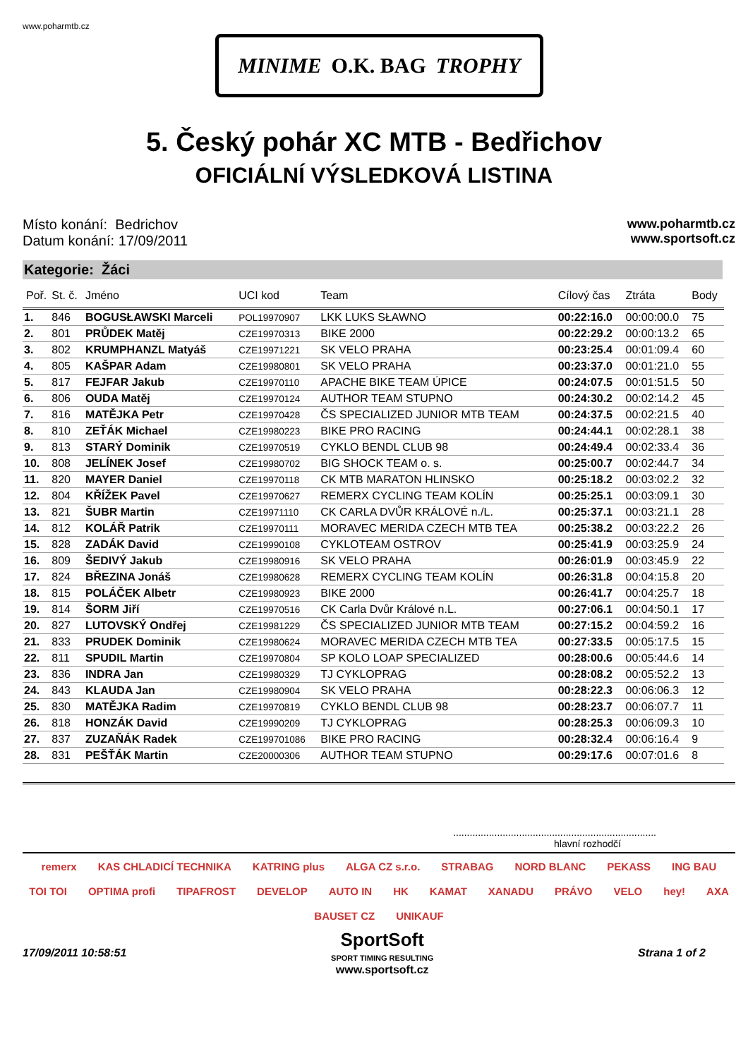www.poharmtb.cz
MINIME O.K. BAG TROPHY
5. Český pohár XC MTB - Bedřichov
OFICIÁLNÍ VÝSLEDKOVÁ LISTINA
Místo konání: Bedrichov
Datum konání: 17/09/2011
www.poharmtb.cz
www.sportsoft.cz
Kategorie: Žáci
| Poř. | St. č. | Jméno | UCI kod | Team | Cílový čas | Ztráta | Body |
| --- | --- | --- | --- | --- | --- | --- | --- |
| 1. | 846 | BOGUSŁAWSKI Marceli | POL19970907 | LKK LUKS SŁAWNO | 00:22:16.0 | 00:00:00.0 | 75 |
| 2. | 801 | PRŮDEK Matěj | CZE19970313 | BIKE 2000 | 00:22:29.2 | 00:00:13.2 | 65 |
| 3. | 802 | KRUMPHANZL Matyáš | CZE19971221 | SK VELO PRAHA | 00:23:25.4 | 00:01:09.4 | 60 |
| 4. | 805 | KAŠPAR Adam | CZE19980801 | SK VELO PRAHA | 00:23:37.0 | 00:01:21.0 | 55 |
| 5. | 817 | FEJFAR Jakub | CZE19970110 | APACHE BIKE TEAM ÚPICE | 00:24:07.5 | 00:01:51.5 | 50 |
| 6. | 806 | OUDA Matěj | CZE19970124 | AUTHOR TEAM STUPNO | 00:24:30.2 | 00:02:14.2 | 45 |
| 7. | 816 | MATĚJKA Petr | CZE19970428 | ČS SPECIALIZED JUNIOR MTB TEAM | 00:24:37.5 | 00:02:21.5 | 40 |
| 8. | 810 | ZEŤÁK Michael | CZE19980223 | BIKE PRO RACING | 00:24:44.1 | 00:02:28.1 | 38 |
| 9. | 813 | STARÝ Dominik | CZE19970519 | CYKLO BENDL CLUB 98 | 00:24:49.4 | 00:02:33.4 | 36 |
| 10. | 808 | JELÍNEK Josef | CZE19980702 | BIG SHOCK TEAM o. s. | 00:25:00.7 | 00:02:44.7 | 34 |
| 11. | 820 | MAYER Daniel | CZE19970118 | CK MTB MARATON HLINSKO | 00:25:18.2 | 00:03:02.2 | 32 |
| 12. | 804 | KŘÍŽEK Pavel | CZE19970627 | REMERX CYCLING TEAM KOLÍN | 00:25:25.1 | 00:03:09.1 | 30 |
| 13. | 821 | ŠUBR Martin | CZE19971110 | CK CARLA DVŮR KRÁLOVÉ n./L. | 00:25:37.1 | 00:03:21.1 | 28 |
| 14. | 812 | KOLÁŘ Patrik | CZE19970111 | MORAVEC MERIDA CZECH MTB TEA | 00:25:38.2 | 00:03:22.2 | 26 |
| 15. | 828 | ZADÁK David | CZE19990108 | CYKLOTEAM OSTROV | 00:25:41.9 | 00:03:25.9 | 24 |
| 16. | 809 | ŠEDIVÝ Jakub | CZE19980916 | SK VELO PRAHA | 00:26:01.9 | 00:03:45.9 | 22 |
| 17. | 824 | BŘEZINA Jonáš | CZE19980628 | REMERX CYCLING TEAM KOLÍN | 00:26:31.8 | 00:04:15.8 | 20 |
| 18. | 815 | POLÁČEK Albetr | CZE19980923 | BIKE 2000 | 00:26:41.7 | 00:04:25.7 | 18 |
| 19. | 814 | ŠORM Jiří | CZE19970516 | CK Carla Dvůr Králové n.L. | 00:27:06.1 | 00:04:50.1 | 17 |
| 20. | 827 | LUTOVSKÝ Ondřej | CZE19981229 | ČS SPECIALIZED JUNIOR MTB TEAM | 00:27:15.2 | 00:04:59.2 | 16 |
| 21. | 833 | PRUDEK Dominik | CZE19980624 | MORAVEC MERIDA CZECH MTB TEA | 00:27:33.5 | 00:05:17.5 | 15 |
| 22. | 811 | SPUDIL Martin | CZE19970804 | SP KOLO LOAP SPECIALIZED | 00:28:00.6 | 00:05:44.6 | 14 |
| 23. | 836 | INDRA Jan | CZE19980329 | TJ CYKLOPRAG | 00:28:08.2 | 00:05:52.2 | 13 |
| 24. | 843 | KLAUDA Jan | CZE19980904 | SK VELO PRAHA | 00:28:22.3 | 00:06:06.3 | 12 |
| 25. | 830 | MATĚJKA Radim | CZE19970819 | CYKLO BENDL CLUB 98 | 00:28:23.7 | 00:06:07.7 | 11 |
| 26. | 818 | HONZÁK David | CZE19990209 | TJ CYKLOPRAG | 00:28:25.3 | 00:06:09.3 | 10 |
| 27. | 837 | ZUZAŇÁK Radek | CZE199701086 | BIKE PRO RACING | 00:28:32.4 | 00:06:16.4 | 9 |
| 28. | 831 | PEŠŤÁK Martin | CZE20000306 | AUTHOR TEAM STUPNO | 00:29:17.6 | 00:07:01.6 | 8 |
..........................................................................
hlavní rozhodčí
remerx KAS CHLADICÍ TECHNIKA KATRING plus ALGA CZ s.r.o. STRABAG NORD BLANC PEKASS ING BAU TOI TOI OPTIMA profi TIPAFROST DEVELOP AUTO IN HK KAMAT XANADU PRÁVO VELO hey! AXA BAUSET CZ UNIKAUF
17/09/2011 10:58:51 SportSoft
SPORT TIMING RESULTING
www.sportsoft.cz Strana 1 of 2